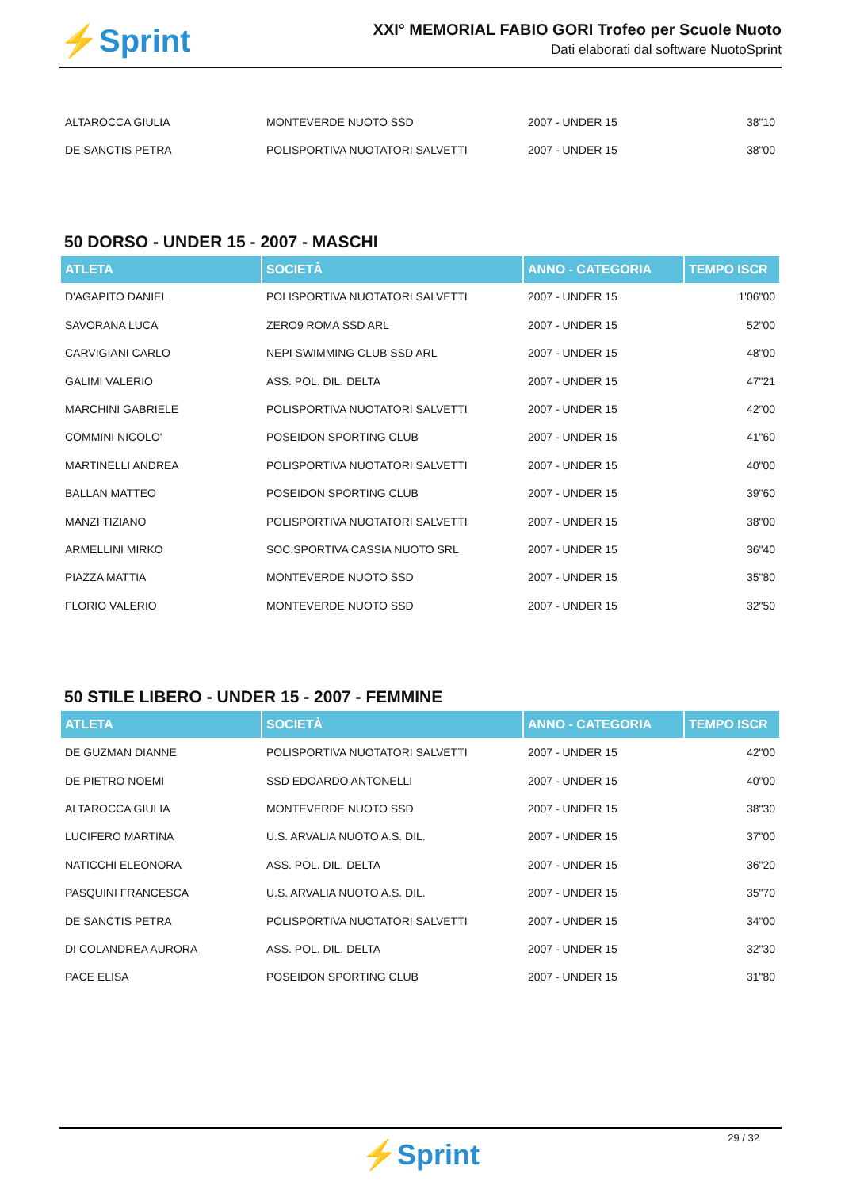⚡Sprint
XXI° MEMORIAL FABIO GORI Trofeo per Scuole Nuoto
Dati elaborati dal software NuotoSprint
| ALTAROCCA GIULIA | MONTEVERDE NUOTO SSD | 2007 - UNDER 15 | 38"10 |
| DE SANCTIS PETRA | POLISPORTIVA NUOTATORI SALVETTI | 2007 - UNDER 15 | 38"00 |
50 DORSO - UNDER 15 - 2007 - MASCHI
| ATLETA | SOCIETÀ | ANNO - CATEGORIA | TEMPO ISCR |
| --- | --- | --- | --- |
| D'AGAPITO DANIEL | POLISPORTIVA NUOTATORI SALVETTI | 2007 - UNDER 15 | 1'06"00 |
| SAVORANA LUCA | ZERO9 ROMA SSD ARL | 2007 - UNDER 15 | 52"00 |
| CARVIGIANI CARLO | NEPI SWIMMING CLUB SSD ARL | 2007 - UNDER 15 | 48"00 |
| GALIMI VALERIO | ASS. POL. DIL. DELTA | 2007 - UNDER 15 | 47"21 |
| MARCHINI GABRIELE | POLISPORTIVA NUOTATORI SALVETTI | 2007 - UNDER 15 | 42"00 |
| COMMINI NICOLO' | POSEIDON SPORTING CLUB | 2007 - UNDER 15 | 41"60 |
| MARTINELLI ANDREA | POLISPORTIVA NUOTATORI SALVETTI | 2007 - UNDER 15 | 40"00 |
| BALLAN MATTEO | POSEIDON SPORTING CLUB | 2007 - UNDER 15 | 39"60 |
| MANZI TIZIANO | POLISPORTIVA NUOTATORI SALVETTI | 2007 - UNDER 15 | 38"00 |
| ARMELLINI MIRKO | SOC.SPORTIVA CASSIA NUOTO SRL | 2007 - UNDER 15 | 36"40 |
| PIAZZA MATTIA | MONTEVERDE NUOTO SSD | 2007 - UNDER 15 | 35"80 |
| FLORIO VALERIO | MONTEVERDE NUOTO SSD | 2007 - UNDER 15 | 32"50 |
50 STILE LIBERO - UNDER 15 - 2007 - FEMMINE
| ATLETA | SOCIETÀ | ANNO - CATEGORIA | TEMPO ISCR |
| --- | --- | --- | --- |
| DE GUZMAN DIANNE | POLISPORTIVA NUOTATORI SALVETTI | 2007 - UNDER 15 | 42"00 |
| DE PIETRO NOEMI | SSD EDOARDO ANTONELLI | 2007 - UNDER 15 | 40"00 |
| ALTAROCCA GIULIA | MONTEVERDE NUOTO SSD | 2007 - UNDER 15 | 38"30 |
| LUCIFERO MARTINA | U.S. ARVALIA NUOTO A.S. DIL. | 2007 - UNDER 15 | 37"00 |
| NATICCHI ELEONORA | ASS. POL. DIL. DELTA | 2007 - UNDER 15 | 36"20 |
| PASQUINI FRANCESCA | U.S. ARVALIA NUOTO A.S. DIL. | 2007 - UNDER 15 | 35"70 |
| DE SANCTIS PETRA | POLISPORTIVA NUOTATORI SALVETTI | 2007 - UNDER 15 | 34"00 |
| DI COLANDREA AURORA | ASS. POL. DIL. DELTA | 2007 - UNDER 15 | 32"30 |
| PACE ELISA | POSEIDON SPORTING CLUB | 2007 - UNDER 15 | 31"80 |
29 / 32
⚡Sprint